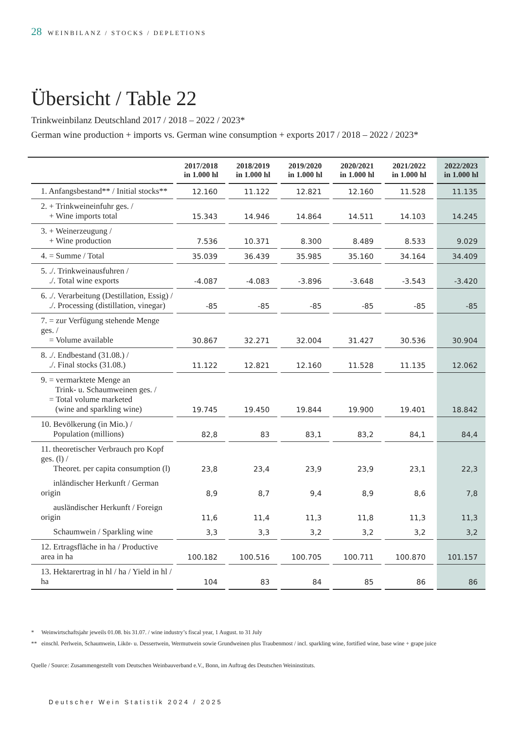28 WEINBILANZ / STOCKS / DEPLETIONS
Übersicht / Table 22
Trinkweinbilanz Deutschland 2017 / 2018 – 2022 / 2023*
German wine production + imports vs. German wine consumption + exports 2017 / 2018 – 2022 / 2023*
| | 2017/2018 in 1.000 hl | 2018/2019 in 1.000 hl | 2019/2020 in 1.000 hl | 2020/2021 in 1.000 hl | 2021/2022 in 1.000 hl | 2022/2023 in 1.000 hl |
| --- | --- | --- | --- | --- | --- | --- |
| 1. Anfangsbestand** / Initial stocks** | 12.160 | 11.122 | 12.821 | 12.160 | 11.528 | 11.135 |
| 2. + Trinkweineinfuhr ges. / + Wine imports total | 15.343 | 14.946 | 14.864 | 14.511 | 14.103 | 14.245 |
| 3. + Weinerzeugung / + Wine production | 7.536 | 10.371 | 8.300 | 8.489 | 8.533 | 9.029 |
| 4. = Summe / Total | 35.039 | 36.439 | 35.985 | 35.160 | 34.164 | 34.409 |
| 5. ./. Trinkweinausfuhren / ./. Total wine exports | -4.087 | -4.083 | -3.896 | -3.648 | -3.543 | -3.420 |
| 6. ./. Verarbeitung (Destillation, Essig) / ./. Processing (distillation, vinegar) | -85 | -85 | -85 | -85 | -85 | -85 |
| 7. = zur Verfügung stehende Menge ges. / = Volume available | 30.867 | 32.271 | 32.004 | 31.427 | 30.536 | 30.904 |
| 8. ./. Endbestand (31.08.) / ./. Final stocks (31.08.) | 11.122 | 12.821 | 12.160 | 11.528 | 11.135 | 12.062 |
| 9. = vermarktete Menge an Trink- u. Schaumweinen ges. / = Total volume marketed (wine and sparkling wine) | 19.745 | 19.450 | 19.844 | 19.900 | 19.401 | 18.842 |
| 10. Bevölkerung (in Mio.) / Population (millions) | 82,8 | 83 | 83,1 | 83,2 | 84,1 | 84,4 |
| 11. theoretischer Verbrauch pro Kopf ges. (l) / Theoret. per capita consumption (l) | 23,8 | 23,4 | 23,9 | 23,9 | 23,1 | 22,3 |
| inländischer Herkunft / German origin | 8,9 | 8,7 | 9,4 | 8,9 | 8,6 | 7,8 |
| ausländischer Herkunft / Foreign origin | 11,6 | 11,4 | 11,3 | 11,8 | 11,3 | 11,3 |
| Schaumwein / Sparkling wine | 3,3 | 3,3 | 3,2 | 3,2 | 3,2 | 3,2 |
| 12. Ertragsfläche in ha / Productive area in ha | 100.182 | 100.516 | 100.705 | 100.711 | 100.870 | 101.157 |
| 13. Hektarertrag in hl / ha / Yield in hl / ha | 104 | 83 | 84 | 85 | 86 | 86 |
* Weinwirtschaftsjahr jeweils 01.08. bis 31.07. / wine industry’s fiscal year, 1 August. to 31 July
** einschl. Perlwein, Schaumwein, Likör- u. Dessertwein, Wermutwein sowie Grundweinen plus Traubenmost / incl. sparkling wine, fortified wine, base wine + grape juice
Quelle / Source: Zusammengestellt vom Deutschen Weinbauverband e.V., Bonn, im Auftrag des Deutschen Weininstituts.
Deutscher Wein Statistik 2024 / 2025